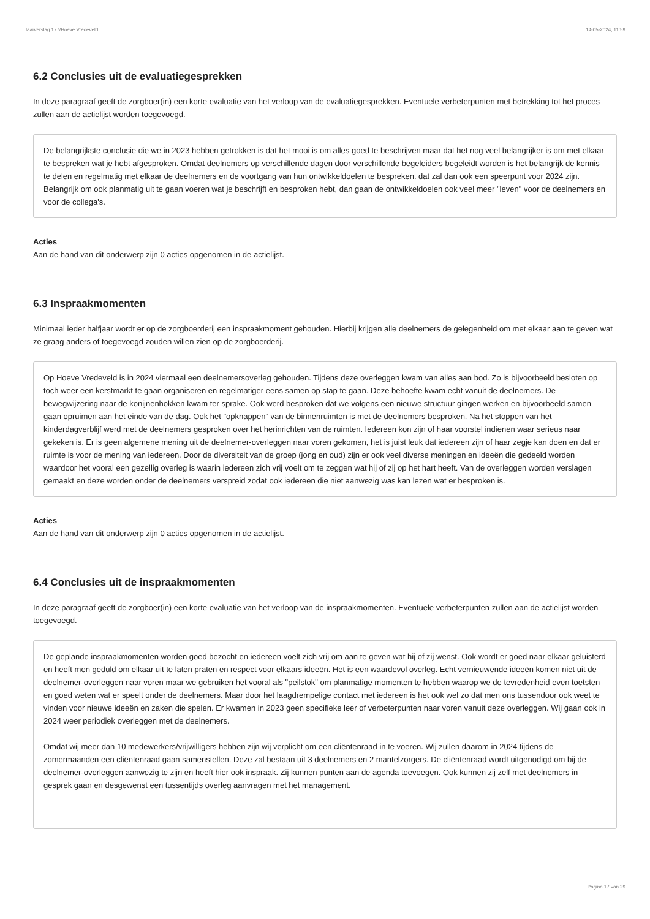Jaarverslag 177/Hoeve Vredeveld 14-05-2024, 11:59
6.2 Conclusies uit de evaluatiegesprekken
In deze paragraaf geeft de zorgboer(in) een korte evaluatie van het verloop van de evaluatiegesprekken. Eventuele verbeterpunten met betrekking tot het proces zullen aan de actielijst worden toegevoegd.
De belangrijkste conclusie die we in 2023 hebben getrokken is dat het mooi is om alles goed te beschrijven maar dat het nog veel belangrijker is om met elkaar te bespreken wat je hebt afgesproken. Omdat deelnemers op verschillende dagen door verschillende begeleiders begeleidt worden is het belangrijk de kennis te delen en regelmatig met elkaar de deelnemers en de voortgang van hun ontwikkeldoelen te bespreken. dat zal dan ook een speerpunt voor 2024 zijn. Belangrijk om ook planmatig uit te gaan voeren wat je beschrijft en besproken hebt, dan gaan de ontwikkeldoelen ook veel meer "leven" voor de deelnemers en voor de collega's.
Acties
Aan de hand van dit onderwerp zijn 0 acties opgenomen in de actielijst.
6.3 Inspraakmomenten
Minimaal ieder halfjaar wordt er op de zorgboerderij een inspraakmoment gehouden. Hierbij krijgen alle deelnemers de gelegenheid om met elkaar aan te geven wat ze graag anders of toegevoegd zouden willen zien op de zorgboerderij.
Op Hoeve Vredeveld is in 2024 viermaal een deelnemersoverleg gehouden. Tijdens deze overleggen kwam van alles aan bod. Zo is bijvoorbeeld besloten op toch weer een kerstmarkt te gaan organiseren en regelmatiger eens samen op stap te gaan. Deze behoefte kwam echt vanuit de deelnemers. De bewegwijzering naar de konijnenhokken kwam ter sprake. Ook werd besproken dat we volgens een nieuwe structuur gingen werken en bijvoorbeeld samen gaan opruimen aan het einde van de dag. Ook het "opknappen" van de binnenruimten is met de deelnemers besproken. Na het stoppen van het kinderdagverblijf werd met de deelnemers gesproken over het herinrichten van de ruimten. Iedereen kon zijn of haar voorstel indienen waar serieus naar gekeken is. Er is geen algemene mening uit de deelnemer-overleggen naar voren gekomen, het is juist leuk dat iedereen zijn of haar zegje kan doen en dat er ruimte is voor de mening van iedereen. Door de diversiteit van de groep (jong en oud) zijn er ook veel diverse meningen en ideeën die gedeeld worden waardoor het vooral een gezellig overleg is waarin iedereen zich vrij voelt om te zeggen wat hij of zij op het hart heeft. Van de overleggen worden verslagen gemaakt en deze worden onder de deelnemers verspreid zodat ook iedereen die niet aanwezig was kan lezen wat er besproken is.
Acties
Aan de hand van dit onderwerp zijn 0 acties opgenomen in de actielijst.
6.4 Conclusies uit de inspraakmomenten
In deze paragraaf geeft de zorgboer(in) een korte evaluatie van het verloop van de inspraakmomenten. Eventuele verbeterpunten zullen aan de actielijst worden toegevoegd.
De geplande inspraakmomenten worden goed bezocht en iedereen voelt zich vrij om aan te geven wat hij of zij wenst. Ook wordt er goed naar elkaar geluisterd en heeft men geduld om elkaar uit te laten praten en respect voor elkaars ideeën. Het is een waardevol overleg. Echt vernieuwende ideeën komen niet uit de deelnemer-overleggen naar voren maar we gebruiken het vooral als "peilstok" om planmatige momenten te hebben waarop we de tevredenheid even toetsten en goed weten wat er speelt onder de deelnemers. Maar door het laagdrempelige contact met iedereen is het ook wel zo dat men ons tussendoor ook weet te vinden voor nieuwe ideeën en zaken die spelen. Er kwamen in 2023 geen specifieke leer of verbeterpunten naar voren vanuit deze overleggen. Wij gaan ook in 2024 weer periodiek overleggen met de deelnemers.
Omdat wij meer dan 10 medewerkers/vrijwilligers hebben zijn wij verplicht om een cliëntenraad in te voeren. Wij zullen daarom in 2024 tijdens de zomermaanden een cliëntenraad gaan samenstellen. Deze zal bestaan uit 3 deelnemers en 2 mantelzorgers. De cliëntenraad wordt uitgenodigd om bij de deelnemer-overleggen aanwezig te zijn en heeft hier ook inspraak. Zij kunnen punten aan de agenda toevoegen. Ook kunnen zij zelf met deelnemers in gesprek gaan en desgewenst een tussentijds overleg aanvragen met het management.
Pagina 17 van 29